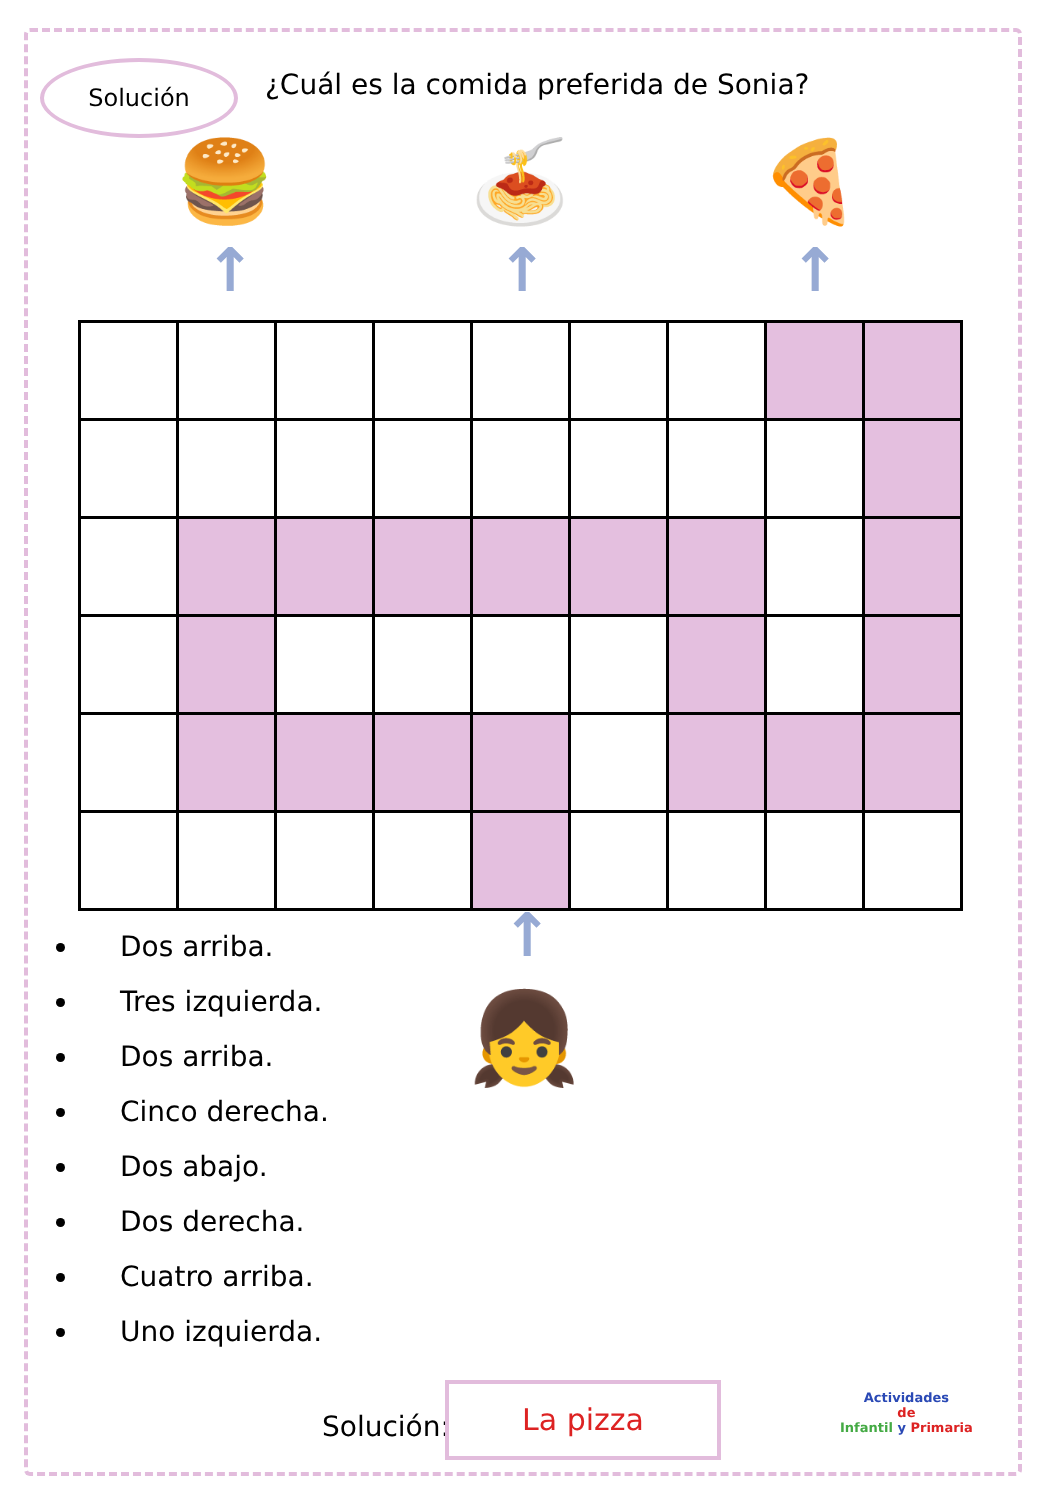Solución
¿Cuál es la comida preferida de Sonia?
🍔 🍝 🍕
↑ ↑ ↑
↑
👧
Dos arriba.
Tres izquierda.
Dos arriba.
Cinco derecha.
Dos abajo.
Dos derecha.
Cuatro arriba.
Uno izquierda.
Solución:
La pizza
Actividades
de
Infantil y Primaria